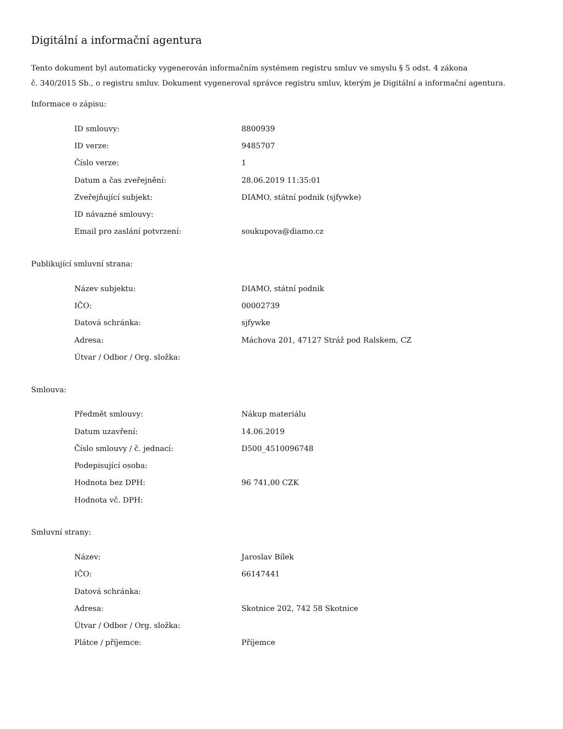Digitální a informační agentura
Tento dokument byl automaticky vygenerován informačním systémem registru smluv ve smyslu § 5 odst. 4 zákona
č. 340/2015 Sb., o registru smluv. Dokument vygeneroval správce registru smluv, kterým je Digitální a informační agentura.
Informace o zápisu:
| ID smlouvy: | 8800939 |
| ID verze: | 9485707 |
| Číslo verze: | 1 |
| Datum a čas zveřejnění: | 28.06.2019 11:35:01 |
| Zveřejňující subjekt: | DIAMO, státní podnik (sjfywke) |
| ID návazné smlouvy: | |
| Email pro zaslání potvrzení: | soukupova@diamo.cz |
Publikující smluvní strana:
| Název subjektu: | DIAMO, státní podnik |
| IČO: | 00002739 |
| Datová schránka: | sjfywke |
| Adresa: | Máchova 201, 47127 Stráž pod Ralskem, CZ |
| Útvar / Odbor / Org. složka: | |
Smlouva:
| Předmět smlouvy: | Nákup materiálu |
| Datum uzavření: | 14.06.2019 |
| Číslo smlouvy / č. jednací: | D500_4510096748 |
| Podepisující osoba: | |
| Hodnota bez DPH: | 96 741,00 CZK |
| Hodnota vč. DPH: | |
Smluvní strany:
| Název: | Jaroslav Bílek |
| IČO: | 66147441 |
| Datová schránka: | |
| Adresa: | Skotnice 202, 742 58 Skotnice |
| Útvar / Odbor / Org. složka: | |
| Plátce / příjemce: | Příjemce |